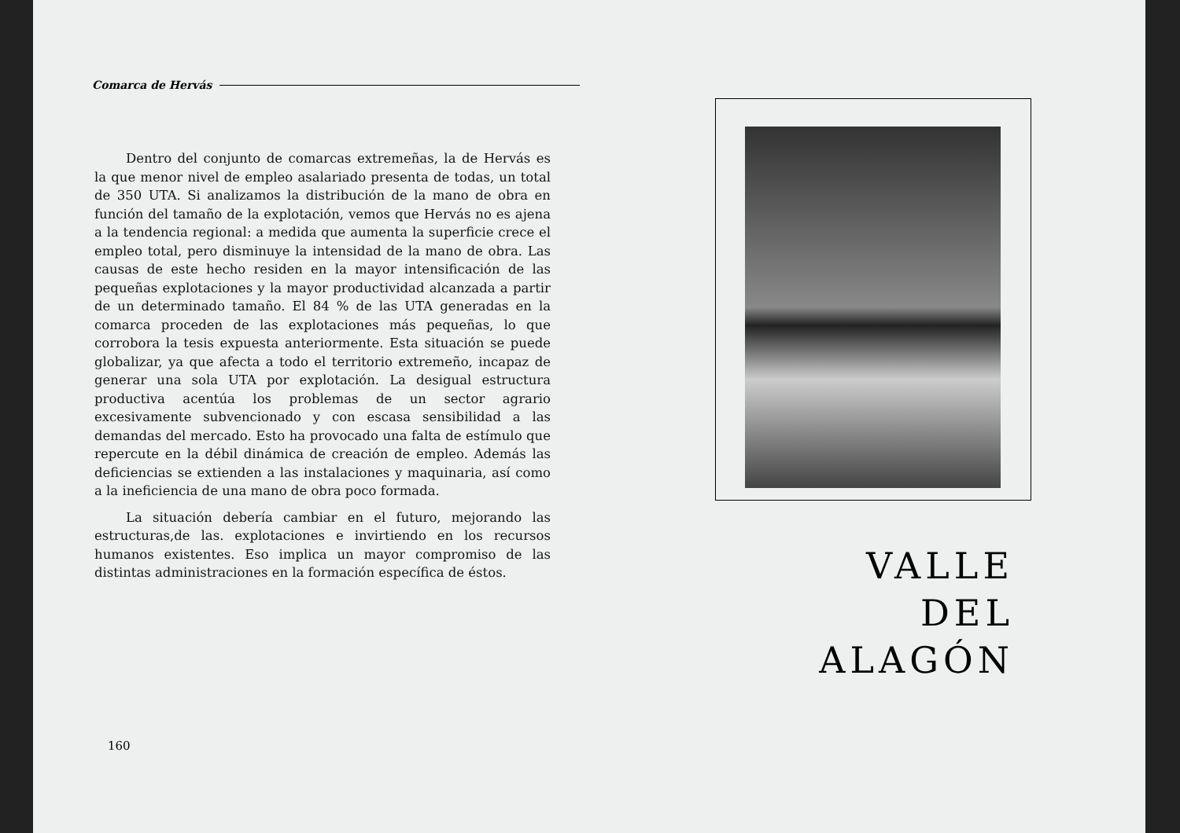Comarca de Hervás
Dentro del conjunto de comarcas extremeñas, la de Hervás es la que menor nivel de empleo asalariado presenta de todas, un total de 350 UTA. Si analizamos la distribución de la mano de obra en función del tamaño de la explotación, vemos que Hervás no es ajena a la tendencia regional: a medida que aumenta la superficie crece el empleo total, pero disminuye la intensidad de la mano de obra. Las causas de este hecho residen en la mayor intensificación de las pequeñas explotaciones y la mayor productividad alcanzada a partir de un determinado tamaño. El 84 % de las UTA generadas en la comarca proceden de las explotaciones más pequeñas, lo que corrobora la tesis expuesta anteriormente. Esta situación se puede globalizar, ya que afecta a todo el territorio extremeño, incapaz de generar una sola UTA por explotación. La desigual estructura productiva acentúa los problemas de un sector agrario excesivamente subvencionado y con escasa sensibilidad a las demandas del mercado. Esto ha provocado una falta de estímulo que repercute en la débil dinámica de creación de empleo. Además las deficiencias se extienden a las instalaciones y maquinaria, así como a la ineficiencia de una mano de obra poco formada.
La situación debería cambiar en el futuro, mejorando las estructuras,de las. explotaciones e invirtiendo en los recursos humanos existentes. Eso implica un mayor compromiso de las distintas administraciones en la formación específica de éstos.
160
VALLE
DEL ALAGÓN